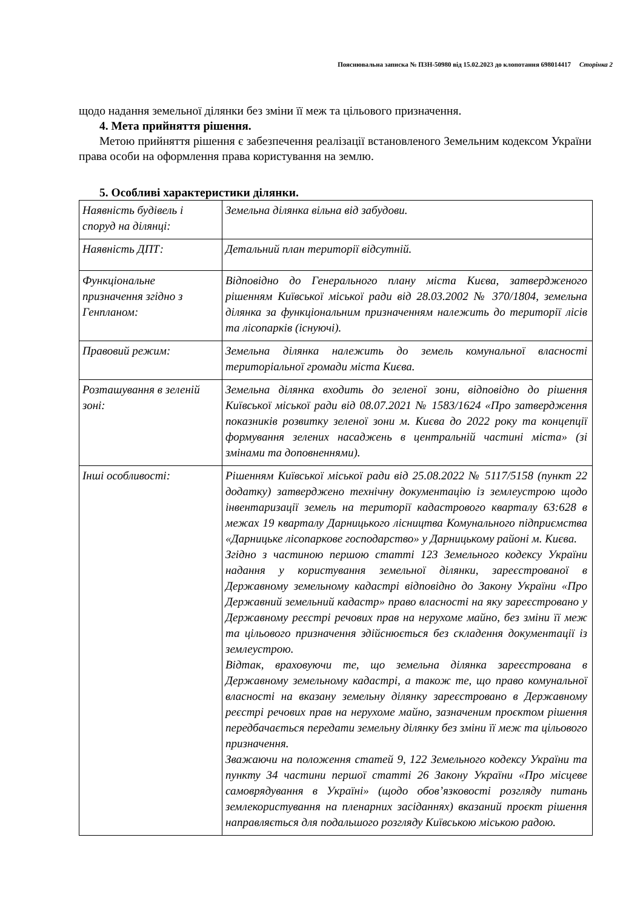Пояснювальна записка № ПЗН-50980 від 15.02.2023 до клопотання 698014417 Сторінка 2
щодо надання земельної ділянки без зміни її меж та цільового призначення.
4. Мета прийняття рішення.
Метою прийняття рішення є забезпечення реалізації встановленого Земельним кодексом України права особи на оформлення права користування на землю.
5. Особливі характеристики ділянки.
| Наявність будівель і споруд на ділянці: | Земельна ділянка вільна від забудови. |
| Наявність ДПТ: | Детальний план території відсутній. |
| Функціональне призначення згідно з Генпланом: | Відповідно до Генерального плану міста Києва, затвердженого рішенням Київської міської ради від 28.03.2002 № 370/1804, земельна ділянка за функціональним призначенням належить до території лісів та лісопарків (існуючі). |
| Правовий режим: | Земельна ділянка належить до земель комунальної власності територіальної громади міста Києва. |
| Розташування в зеленій зоні: | Земельна ділянка входить до зеленої зони, відповідно до рішення Київської міської ради від 08.07.2021 № 1583/1624 «Про затвердження показників розвитку зеленої зони м. Києва до 2022 року та концепції формування зелених насаджень в центральній частині міста» (зі змінами та доповненнями). |
| Інші особливості: | Рішенням Київської міської ради від 25.08.2022 № 5117/5158 (пункт 22 додатку) затверджено технічну документацію із землеустрою щодо інвентаризації земель на території кадастрового кварталу 63:628 в межах 19 кварталу Дарницького лісництва Комунального підприємства «Дарницьке лісопаркове господарство» у Дарницькому районі м. Києва. Згідно з частиною першою статті 123 Земельного кодексу України надання у користування земельної ділянки, зареєстрованої в Державному земельному кадастрі відповідно до Закону України «Про Державний земельний кадастр» право власності на яку зареєстровано у Державному реєстрі речових прав на нерухоме майно, без зміни її меж та цільового призначення здійснюється без складення документації із землеустрою. Відтак, враховуючи те, що земельна ділянка зареєстрована в Державному земельному кадастрі, а також те, що право комунальної власності на вказану земельну ділянку зареєстровано в Державному реєстрі речових прав на нерухоме майно, зазначеним проєктом рішення передбачається передати земельну ділянку без зміни її меж та цільового призначення. Зважаючи на положення статей 9, 122 Земельного кодексу України та пункту 34 частини першої статті 26 Закону України «Про місцеве самоврядування в Україні» (щодо обов’язковості розгляду питань землекористування на пленарних засіданнях) вказаний проєкт рішення направляється для подальшого розгляду Київською міською радою. |